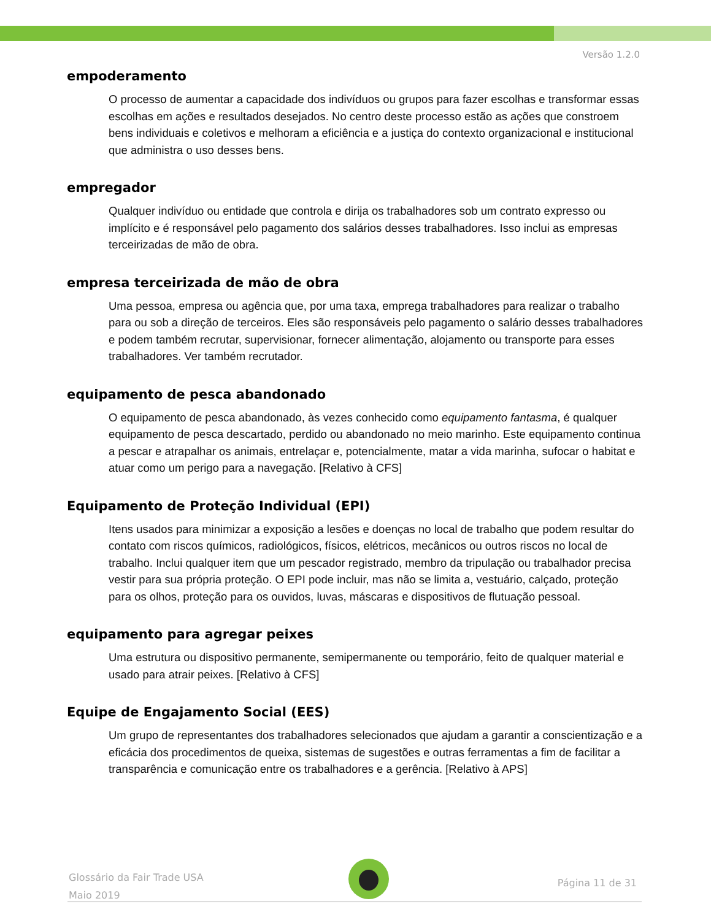Versão 1.2.0
empoderamento
O processo de aumentar a capacidade dos indivíduos ou grupos para fazer escolhas e transformar essas escolhas em ações e resultados desejados. No centro deste processo estão as ações que constroem bens individuais e coletivos e melhoram a eficiência e a justiça do contexto organizacional e institucional que administra o uso desses bens.
empregador
Qualquer indivíduo ou entidade que controla e dirija os trabalhadores sob um contrato expresso ou implícito e é responsável pelo pagamento dos salários desses trabalhadores. Isso inclui as empresas terceirizadas de mão de obra.
empresa terceirizada de mão de obra
Uma pessoa, empresa ou agência que, por uma taxa, emprega trabalhadores para realizar o trabalho para ou sob a direção de terceiros. Eles são responsáveis pelo pagamento o salário desses trabalhadores e podem também recrutar, supervisionar, fornecer alimentação, alojamento ou transporte para esses trabalhadores. Ver também recrutador.
equipamento de pesca abandonado
O equipamento de pesca abandonado, às vezes conhecido como equipamento fantasma, é qualquer equipamento de pesca descartado, perdido ou abandonado no meio marinho. Este equipamento continua a pescar e atrapalhar os animais, entrelaçar e, potencialmente, matar a vida marinha, sufocar o habitat e atuar como um perigo para a navegação. [Relativo à CFS]
Equipamento de Proteção Individual (EPI)
Itens usados para minimizar a exposição a lesões e doenças no local de trabalho que podem resultar do contato com riscos químicos, radiológicos, físicos, elétricos, mecânicos ou outros riscos no local de trabalho. Inclui qualquer item que um pescador registrado, membro da tripulação ou trabalhador precisa vestir para sua própria proteção. O EPI pode incluir, mas não se limita a, vestuário, calçado, proteção para os olhos, proteção para os ouvidos, luvas, máscaras e dispositivos de flutuação pessoal.
equipamento para agregar peixes
Uma estrutura ou dispositivo permanente, semipermanente ou temporário, feito de qualquer material e usado para atrair peixes. [Relativo à CFS]
Equipe de Engajamento Social (EES)
Um grupo de representantes dos trabalhadores selecionados que ajudam a garantir a conscientização e a eficácia dos procedimentos de queixa, sistemas de sugestões e outras ferramentas a fim de facilitar a transparência e comunicação entre os trabalhadores e a gerência. [Relativo à APS]
Glossário da Fair Trade USA
Maio 2019
Página 11 de 31